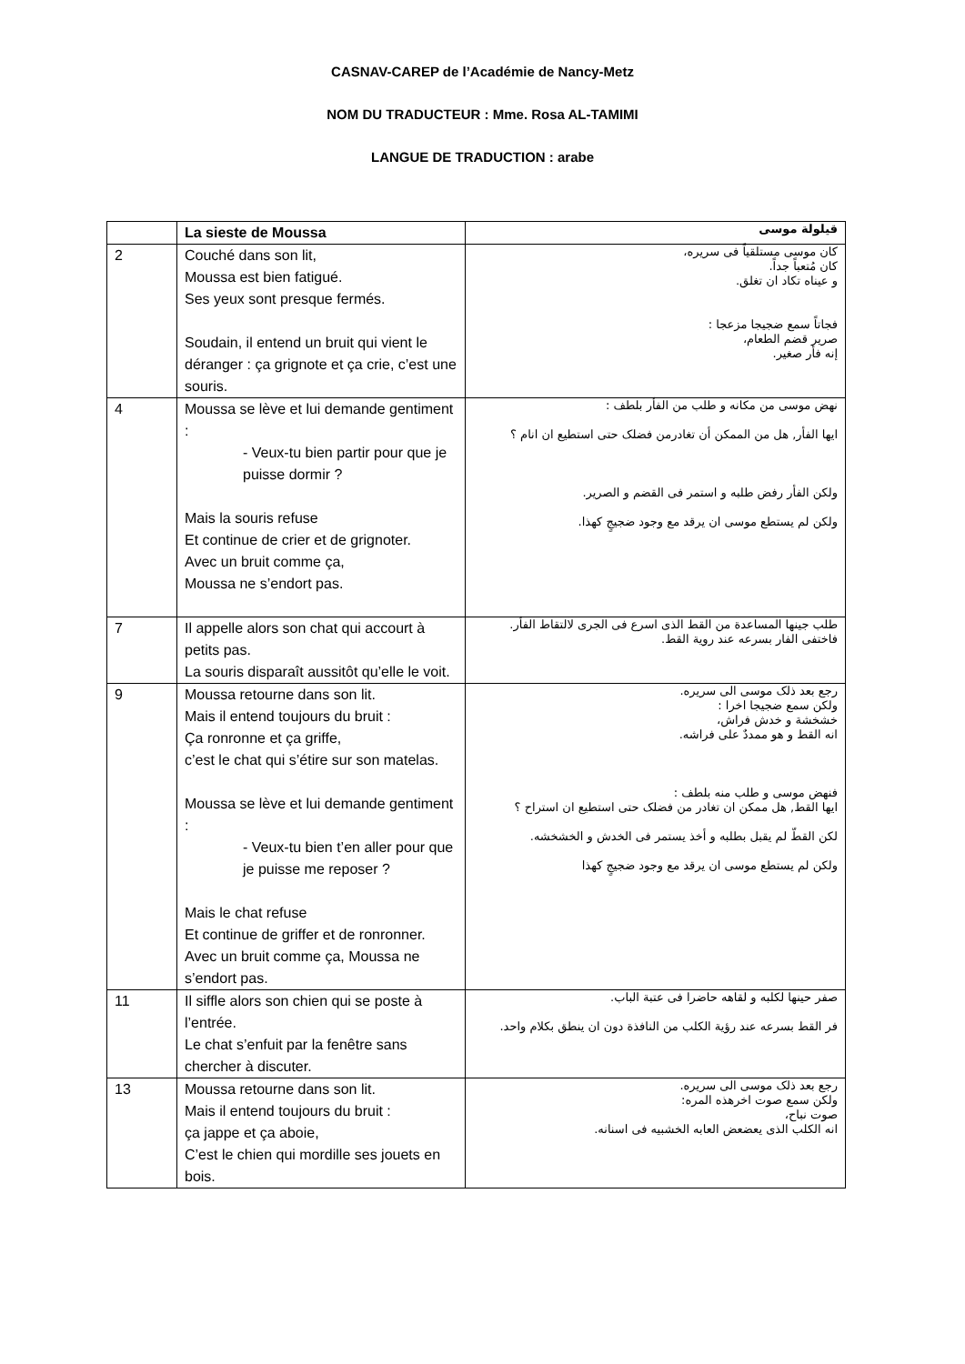CASNAV-CAREP de l’Académie de Nancy-Metz
NOM DU TRADUCTEUR : Mme. Rosa AL-TAMIMI
LANGUE DE TRADUCTION : arabe
| | La sieste de Moussa | قيلولة موسى |
| --- | --- | --- |
| 2 | Couché dans son lit, Moussa est bien fatigué. Ses yeux sont presque fermés. Soudain, il entend un bruit qui vient le déranger : ça grignote et ça crie, c’est une souris. | كان موسى مستلقياً فى سريره، كان مُتعباً جداً. و عيناه تكاد ان تغلق. فجاتاً سمع ضجيجا مزعجا : صرير قضم الطعام، إنه فأر صغير. |
| 4 | Moussa se lève et lui demande gentiment : - Veux-tu bien partir pour que je puisse dormir ? Mais la souris refuse Et continue de crier et de grignoter. Avec un bruit comme ça, Moussa ne s’endort pas. | نهض موسى من مكانه و طلب من الفأر بلطف : ايها الفأر, هل من الممكن أن تغادرمن فضلک حتى استطيع ان انام ؟ ولكن الفأر رفض طلبه و استمر فى القضم و الصرير. ولكن لم يستطع موسى ان يرقد مع وجود ضجيجٍ كهذا. |
| 7 | Il appelle alors son chat qui accourt à petits pas. La souris disparaît aussitôt qu’elle le voit. | طلب جينها المساعدة من القط الذى اسرع فى الجرى لالتقاط الفأر. فاختفى الفار بسرعه عند روية القط. |
| 9 | Moussa retourne dans son lit. Mais il entend toujours du bruit : Ça ronronne et ça griffe, c’est le chat qui s’étire sur son matelas. Moussa se lève et lui demande gentiment : - Veux-tu bien t’en aller pour que je puisse me reposer ? Mais le chat refuse Et continue de griffer et de ronronner. Avec un bruit comme ça, Moussa ne s’endort pas. | رجع بعد ذلک موسى الى سريره. ولكن سمع ضجيجا اخرا : خشخشة و خدش فراش، انه القط و هو ممددٌ على فراشه. فنهض موسى و طلب منه بلطف : ايها القط, هل ممكن ان تغادر من فضلک حتى استطيع ان استراح ؟ لكن القطّ لم يقبل بطلبه و أخذ يستمر فى الخدش و الخشخشه. ولكن لم يستطع موسى ان يرقد مع وجود ضجيجٍ كهذا |
| 11 | Il siffle alors son chien qui se poste à l’entrée. Le chat s’enfuit par la fenêtre sans chercher à discuter. | صفر حينها لكلبه و لقاهه حاضرا فى عتبة الباب. فر القط بسرعه عند رؤية الكلب من النافذة دون ان ينطق بكلام واحد. |
| 13 | Moussa retourne dans son lit. Mais il entend toujours du bruit : ça jappe et ça aboie, C’est le chien qui mordille ses jouets en bois. | رجع بعد ذلک موسى الى سريره. ولكن سمع صوت اخرهذه المره: صوت نباح، انه الكلب الذى يعضعض العابه الخشبيه فى اسنانه. |